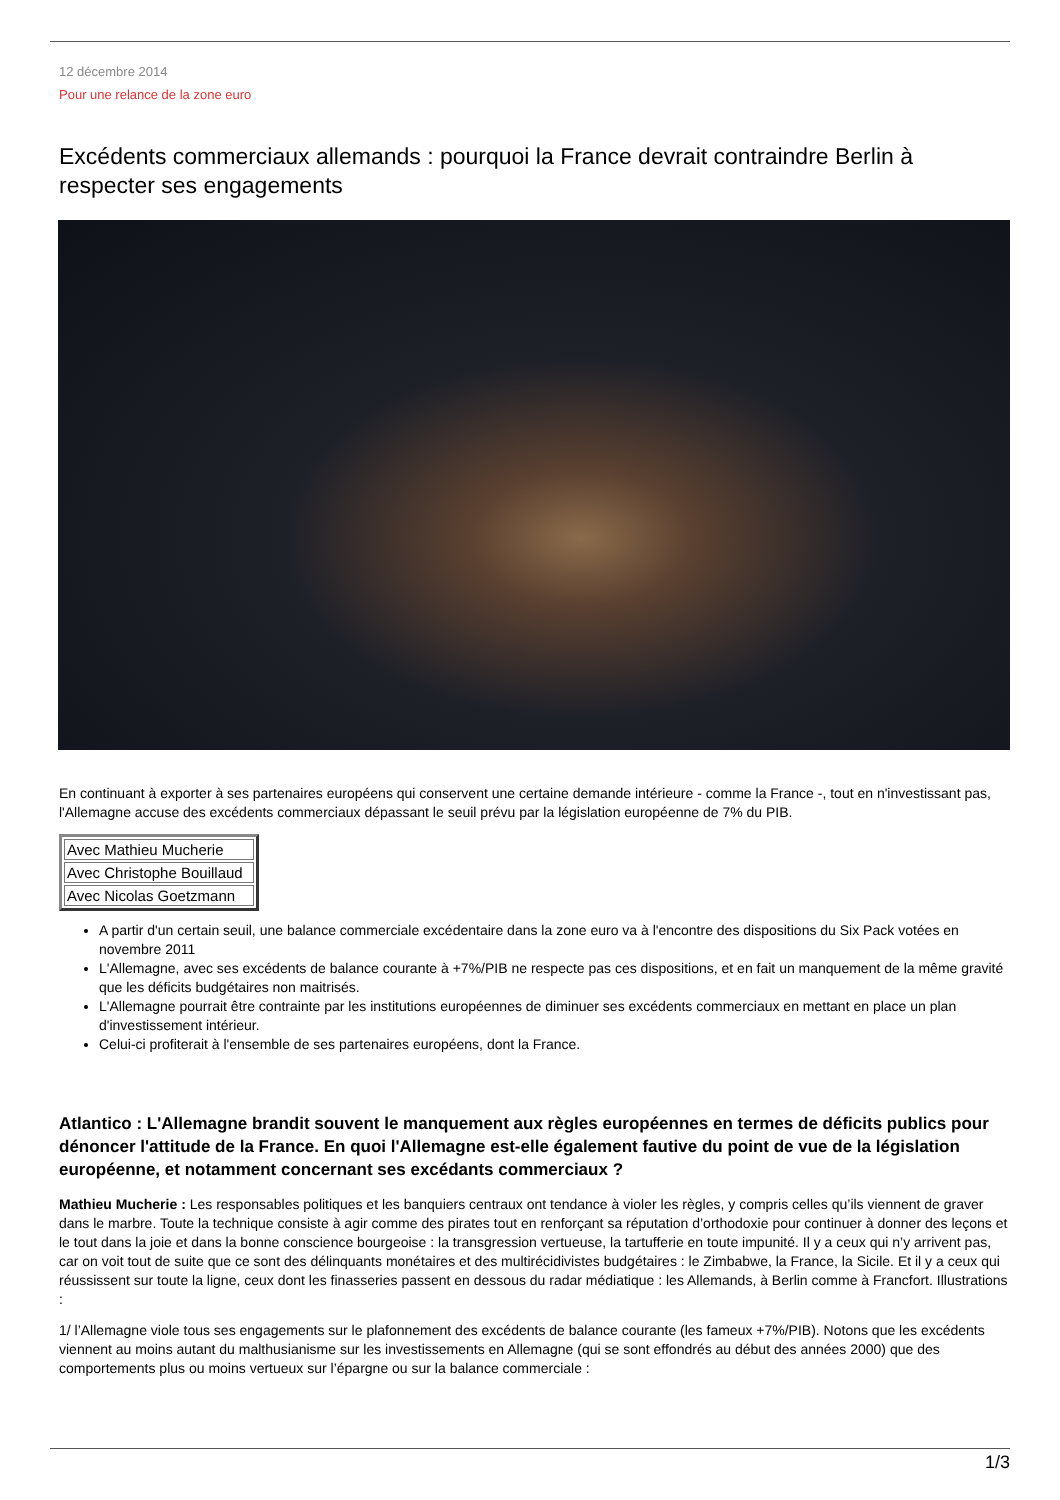12 décembre 2014
Pour une relance de la zone euro
Excédents commerciaux allemands : pourquoi la France devrait contraindre Berlin à respecter ses engagements
En continuant à exporter à ses partenaires européens qui conservent une certaine demande intérieure - comme la France -, tout en n'investissant pas, l'Allemagne accuse des excédents commerciaux dépassant le seuil prévu par la législation européenne de 7% du PIB.
| Avec Mathieu Mucherie |
| Avec Christophe Bouillaud |
| Avec Nicolas Goetzmann |
A partir d'un certain seuil, une balance commerciale excédentaire dans la zone euro va à l'encontre des dispositions du Six Pack votées en novembre 2011
L'Allemagne, avec ses excédents de balance courante à +7%/PIB ne respecte pas ces dispositions, et en fait un manquement de la même gravité que les déficits budgétaires non maitrisés.
L'Allemagne pourrait être contrainte par les institutions européennes de diminuer ses excédents commerciaux en mettant en place un plan d'investissement intérieur.
Celui-ci profiterait à l'ensemble de ses partenaires européens, dont la France.
Atlantico : L'Allemagne brandit souvent le manquement aux règles européennes en termes de déficits publics pour dénoncer l'attitude de la France. En quoi l'Allemagne est-elle également fautive du point de vue de la législation européenne, et notamment concernant ses excédants commerciaux ?
Mathieu Mucherie : Les responsables politiques et les banquiers centraux ont tendance à violer les règles, y compris celles qu’ils viennent de graver dans le marbre. Toute la technique consiste à agir comme des pirates tout en renforçant sa réputation d’orthodoxie pour continuer à donner des leçons et le tout dans la joie et dans la bonne conscience bourgeoise : la transgression vertueuse, la tartufferie en toute impunité. Il y a ceux qui n’y arrivent pas, car on voit tout de suite que ce sont des délinquants monétaires et des multirécidivistes budgétaires : le Zimbabwe, la France, la Sicile. Et il y a ceux qui réussissent sur toute la ligne, ceux dont les finasseries passent en dessous du radar médiatique : les Allemands, à Berlin comme à Francfort. Illustrations :
1/ l’Allemagne viole tous ses engagements sur le plafonnement des excédents de balance courante (les fameux +7%/PIB). Notons que les excédents viennent au moins autant du malthusianisme sur les investissements en Allemagne (qui se sont effondrés au début des années 2000) que des comportements plus ou moins vertueux sur l’épargne ou sur la balance commerciale :
1/3